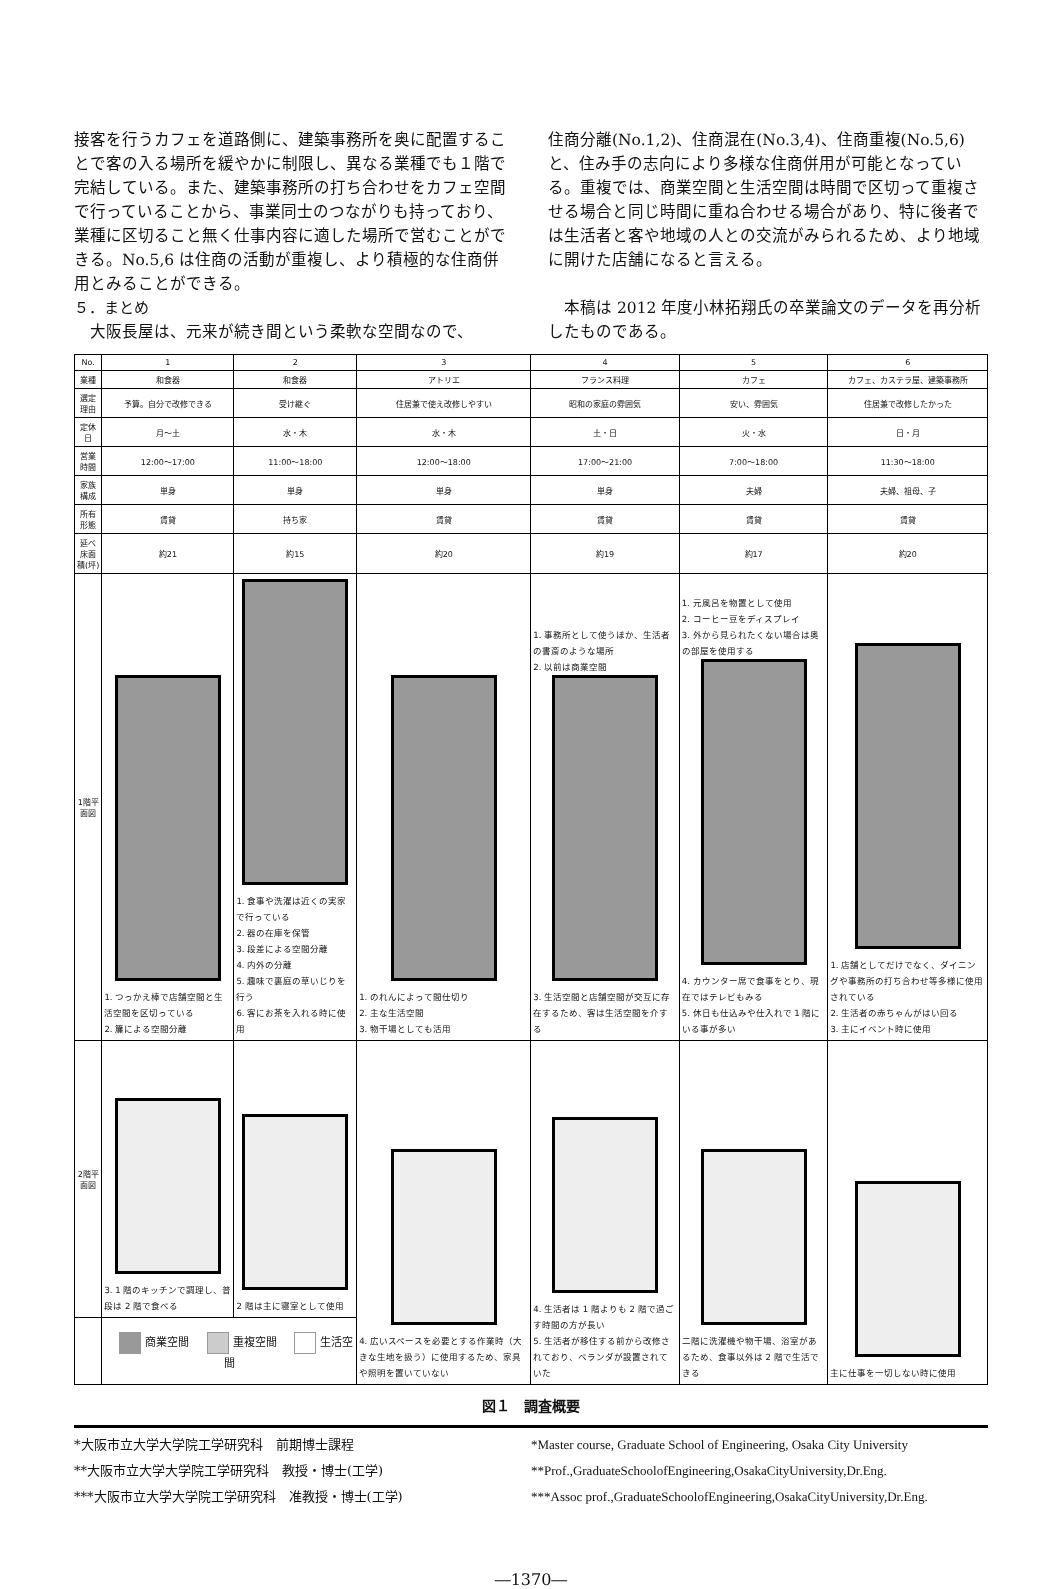接客を行うカフェを道路側に、建築事務所を奥に配置することで客の入る場所を緩やかに制限し、異なる業種でも１階で完結している。また、建築事務所の打ち合わせをカフェ空間で行っていることから、事業同士のつながりも持っており、業種に区切ること無く仕事内容に適した場所で営むことができる。No.5,6 は住商の活動が重複し、より積極的な住商併用とみることができる。
５．まとめ
　大阪長屋は、元来が続き間という柔軟な空間なので、
住商分離(No.1,2)、住商混在(No.3,4)、住商重複(No.5,6)と、住み手の志向により多様な住商併用が可能となっている。重複では、商業空間と生活空間は時間で区切って重複させる場合と同じ時間に重ね合わせる場合があり、特に後者では生活者と客や地域の人との交流がみられるため、より地域に開けた店舗になると言える。
　本稿は 2012 年度小林拓翔氏の卒業論文のデータを再分析したものである。
| No. | 1 | 2 | 3 | 4 | 5 | 6 |
| --- | --- | --- | --- | --- | --- | --- |
| 業種 | 和食器 | 和食器 | アトリエ | フランス料理 | カフェ | カフェ、カステラ屋、建築事務所 |
| 選定理由 | 予算。自分で改修できる | 受け継ぐ | 住居兼で使え改修しやすい | 昭和の家庭の雰囲気 | 安い、雰囲気 | 住居兼で改修したかった |
| 定休日 | 月～土 | 水・木 | 水・木 | 土・日 | 火・水 | 日・月 |
| 営業時間 | 12:00～17:00 | 11:00～18:00 | 12:00～18:00 | 17:00～21:00 | 7:00～18:00 | 11:30～18:00 |
| 家族構成 | 単身 | 単身 | 単身 | 単身 | 夫婦 | 夫婦、祖母、子 |
| 所有形態 | 賃貸 | 持ち家 | 賃貸 | 賃貸 | 賃貸 | 賃貸 |
| 延べ床面積(坪) | 約21 | 約15 | 約20 | 約19 | 約17 | 約20 |
| 1階平面図 | 1. つっかえ棒で店舗空間と生活空間を区切っている 2. 簾による空間分離 | 1. 食事や洗濯は近くの実家で行っている 2. 器の在庫を保管 3. 段差による空間分離 4. 内外の分離 5. 趣味で裏庭の草いじりを行う 6. 客にお茶を入れる時に使用 | 1. のれんによって間仕切り 2. 主な生活空間 3. 物干場としても活用 | 1. 事務所として使うほか、生活者の書斎のような場所 2. 以前は商業空間 3. 生活空間と店舗空間が交互に存在するため、客は生活空間を介する | 1. 元風呂を物置として使用 2. コーヒー豆をディスプレイ 3. 外から見られたくない場合は奥の部屋を使用する 4. カウンター席で食事をとり、現在ではテレビもみる 5. 休日も仕込みや仕入れで 1 階にいる事が多い | 1. 店舗としてだけでなく、ダイニングや事務所の打ち合わせ等多様に使用されている 2. 生活者の赤ちゃんがはい回る 3. 主にイベント時に使用 |
| 2階平面図 | 3. 1 階のキッチンで調理し、普段は 2 階で食べる | 2 階は主に寝室として使用 | 4. 広いスペースを必要とする作業時（大きな生地を扱う）に使用するため、家具や照明を置いていない | 4. 生活者は 1 階よりも 2 階で過ごす時間の方が長い 5. 生活者が移住する前から改修されており、ベランダが設置されていた | 二階に洗濯機や物干場、浴室があるため、食事以外は 2 階で生活できる | 主に仕事を一切しない時に使用 |
| | 商業空間 重複空間 生活空間 | | | | | |
図１　調査概要
*大阪市立大学大学院工学研究科　前期博士課程
**大阪市立大学大学院工学研究科　教授・博士(工学)
***大阪市立大学大学院工学研究科　准教授・博士(工学)
*Master course, Graduate School of Engineering, Osaka City University
**Prof.,GraduateSchoolofEngineering,OsakaCityUniversity,Dr.Eng.
***Assoc prof.,GraduateSchoolofEngineering,OsakaCityUniversity,Dr.Eng.
―1370―